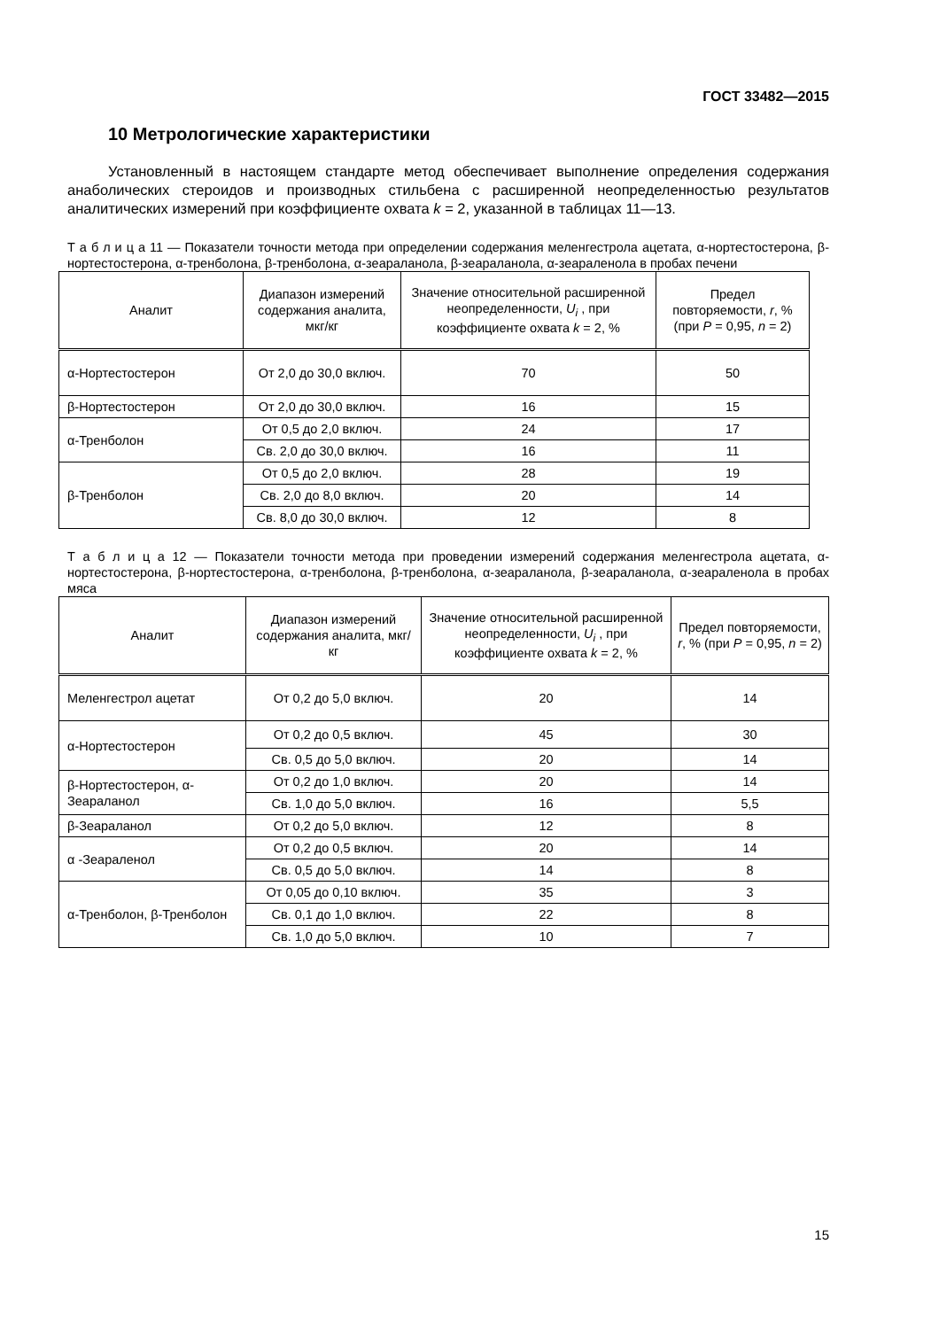ГОСТ 33482—2015
10 Метрологические характеристики
Установленный в настоящем стандарте метод обеспечивает выполнение определения содержания анаболических стероидов и производных стильбена с расширенной неопределенностью результатов аналитических измерений при коэффициенте охвата k = 2, указанной в таблицах 11—13.
Т а б л и ц а 11 — Показатели точности метода при определении содержания меленгестрола ацетата, α-нортестостерона, β-нортестостерона, α-тренболона, β-тренболона, α-зеараланола, β-зеараланола, α-зеараленола в пробах печени
| Аналит | Диапазон измерений содержания аналита, мкг/кг | Значение относительной расширенной неопределенности, U<sub>i</sub> , при коэффициенте охвата k = 2, % | Предел повторяемости, r , % (при P = 0,95, n = 2) |
| --- | --- | --- | --- |
| α-Нортестостерон | От 2,0 до 30,0 включ. | 70 | 50 |
| β-Нортестостерон | От 2,0 до 30,0 включ. | 16 | 15 |
| α-Тренболон | От 0,5 до 2,0 включ. | 24 | 17 |
| | Св. 2,0 до 30,0 включ. | 16 | 11 |
| β-Тренболон | От 0,5 до 2,0 включ. | 28 | 19 |
| | Св. 2,0 до 8,0 включ. | 20 | 14 |
| | Св. 8,0 до 30,0 включ. | 12 | 8 |
Т а б л и ц а 12 — Показатели точности метода при проведении измерений содержания меленгестрола ацетата, α-нортестостерона, β-нортестостерона, α-тренболона, β-тренболона, α-зеараланола, β-зеараланола, α-зеараленола в пробах мяса
| Аналит | Диапазон измерений содержания аналита, мкг/кг | Значение относительной расширенной неопределенности, U<sub>i</sub> , при коэффициенте охвата k = 2, % | Предел повторяемости, r , % (при P = 0,95, n = 2) |
| --- | --- | --- | --- |
| Меленгестрол ацетат | От 0,2 до 5,0 включ. | 20 | 14 |
| α-Нортестостерон | От 0,2 до 0,5 включ. | 45 | 30 |
| | Св. 0,5 до 5,0 включ. | 20 | 14 |
| β-Нортестостерон, α-Зеараланол | От 0,2 до 1,0 включ. | 20 | 14 |
| | Св. 1,0 до 5,0 включ. | 16 | 5,5 |
| β-Зеараланол | От 0,2 до 5,0 включ. | 12 | 8 |
| α -Зеараленол | От 0,2 до 0,5 включ. | 20 | 14 |
| | Св. 0,5 до 5,0 включ. | 14 | 8 |
| α-Тренболон, β-Тренболон | От 0,05 до 0,10 включ. | 35 | 3 |
| | Св. 0,1 до 1,0 включ. | 22 | 8 |
| | Св. 1,0 до 5,0 включ. | 10 | 7 |
15